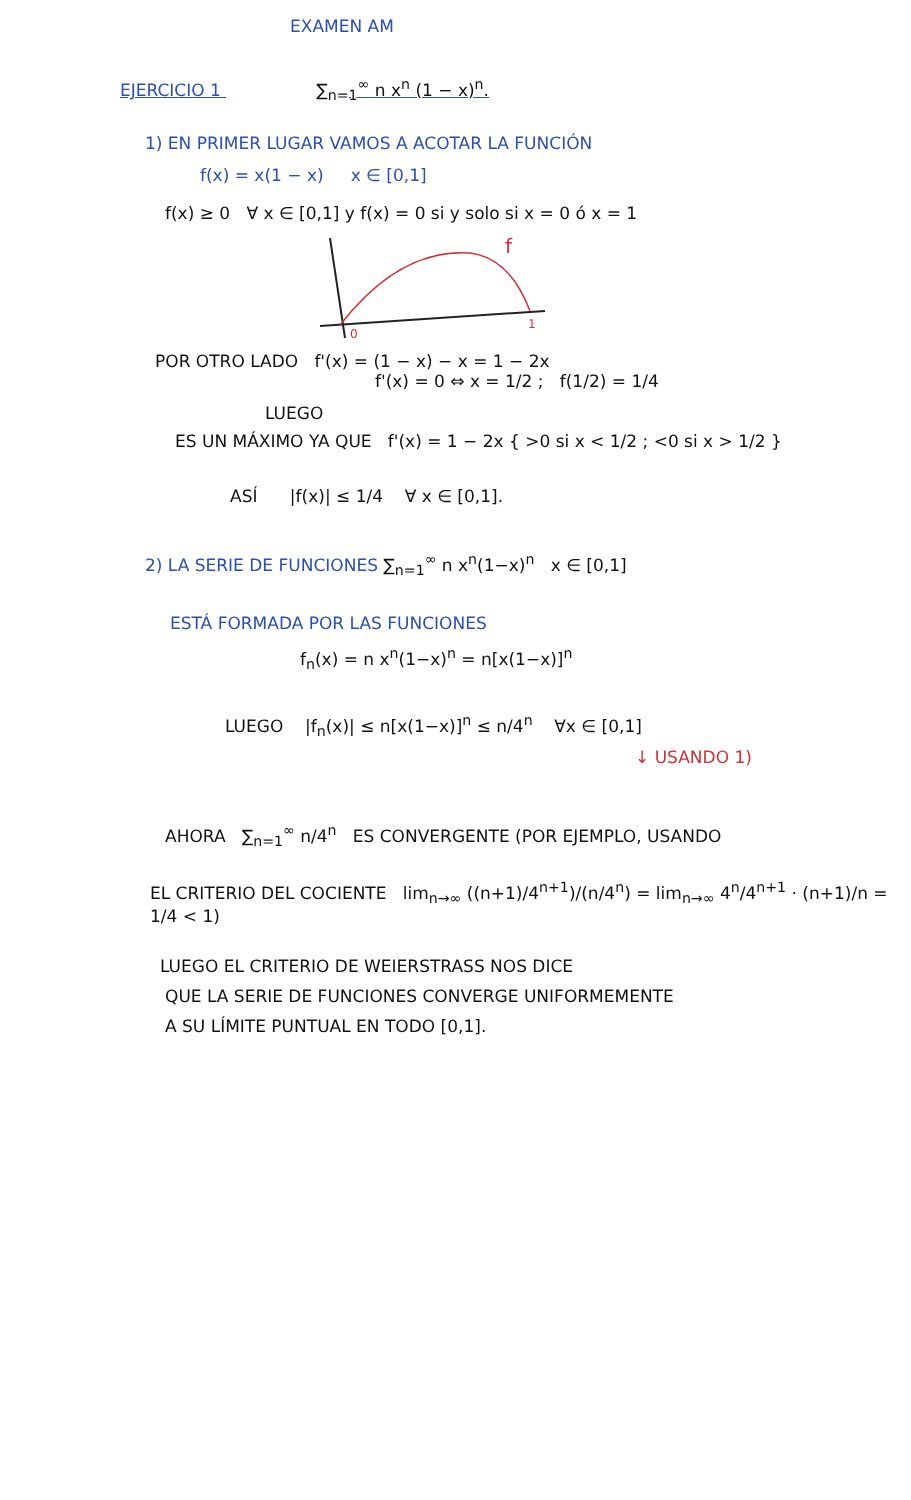EXAMEN AM
EJERCICIO 1 ∑<sub>n=1</sub><sup>∞</sup> n x<sup>n</sup> (1 − x)<sup>n</sup>.
1) EN PRIMER LUGAR VAMOS A ACOTAR LA FUNCIÓN
f(x) = x(1 − x) x ∈ [0,1]
f(x) ≥ 0 ∀ x ∈ [0,1] y f(x) = 0 si y solo si x = 0 ó x = 1
f
0
1
POR OTRO LADO f'(x) = (1 − x) − x = 1 − 2x
f'(x) = 0 ⇔ x = 1/2 ; f(1/2) = 1/4
LUEGO
ES UN MÁXIMO YA QUE f'(x) = 1 − 2x { >0 si x < 1/2 ; <0 si x > 1/2 }
ASÍ |f(x)| ≤ 1/4 ∀ x ∈ [0,1].
2) LA SERIE DE FUNCIONES ∑<sub>n=1</sub><sup>∞</sup> n x<sup>n</sup>(1−x)<sup>n</sup> x ∈ [0,1]
ESTÁ FORMADA POR LAS FUNCIONES
f<sub>n</sub>(x) = n x<sup>n</sup>(1−x)<sup>n</sup> = n[x(1−x)]<sup>n</sup>
LUEGO |f<sub>n</sub>(x)| ≤ n[x(1−x)]<sup>n</sup> ≤ n/4<sup>n</sup> ∀x ∈ [0,1]
↓ USANDO 1)
AHORA ∑<sub>n=1</sub><sup>∞</sup> n/4<sup>n</sup> ES CONVERGENTE (POR EJEMPLO, USANDO
EL CRITERIO DEL COCIENTE lim<sub>n→∞</sub> ((n+1)/4<sup>n+1</sup>)/(n/4<sup>n</sup>) = lim<sub>n→∞</sub> 4<sup>n</sup>/4<sup>n+1</sup> · (n+1)/n = 1/4 < 1)
LUEGO EL CRITERIO DE WEIERSTRASS NOS DICE
QUE LA SERIE DE FUNCIONES CONVERGE UNIFORMEMENTE
A SU LÍMITE PUNTUAL EN TODO [0,1].